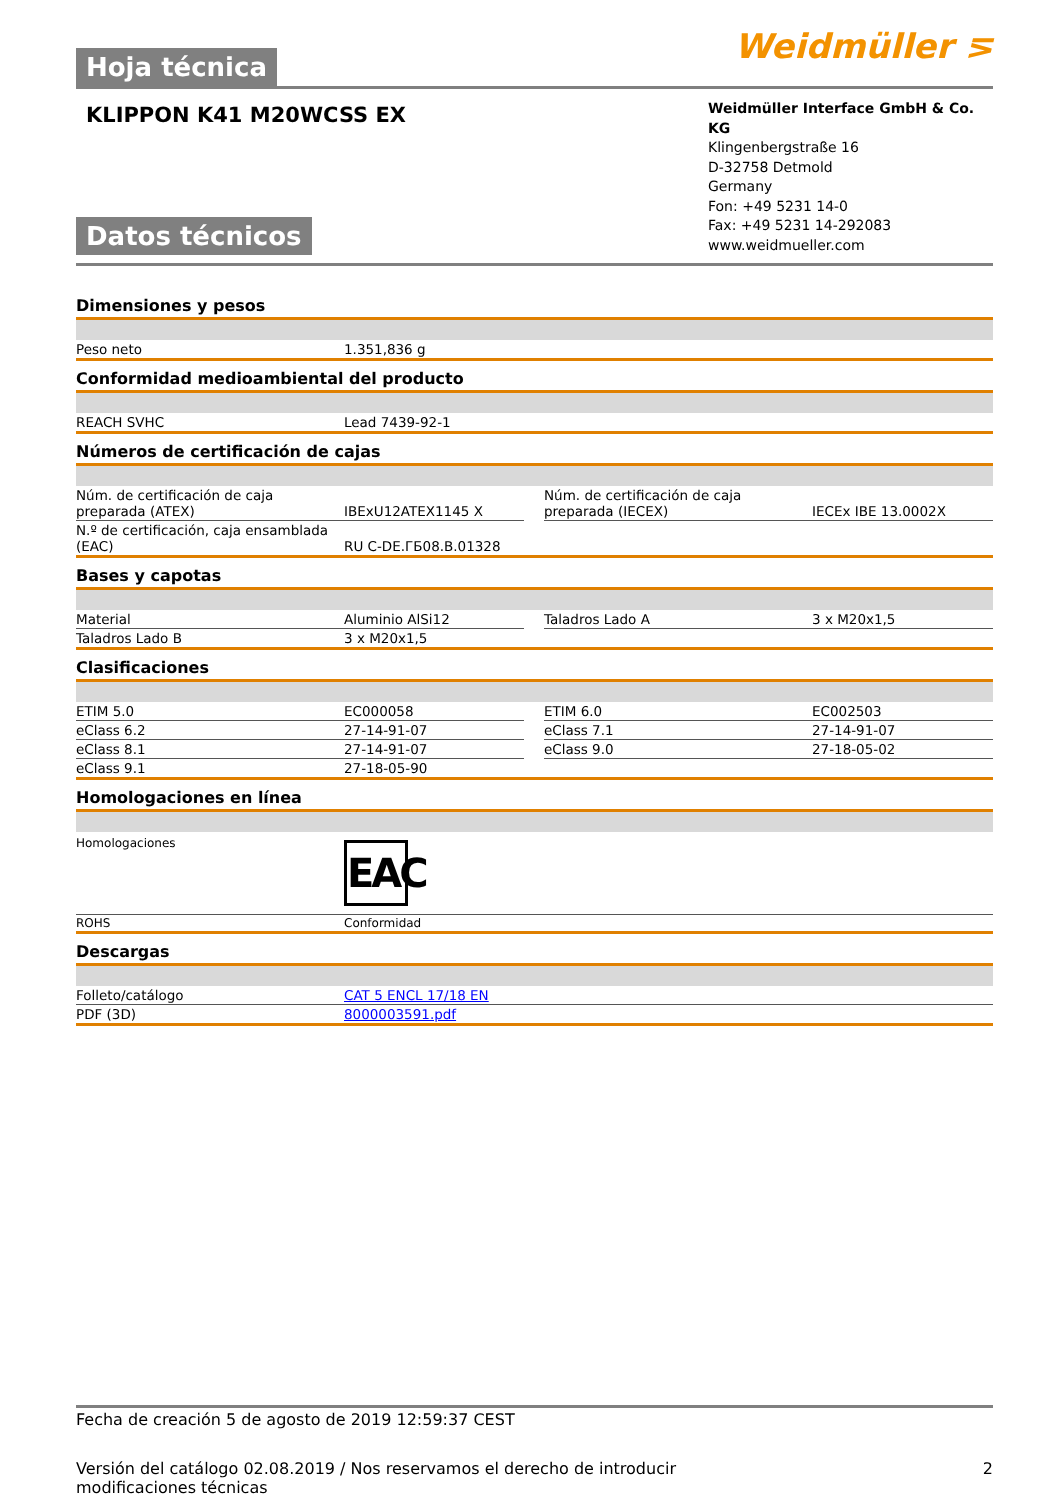Hoja técnica
Weidmüller ⋝
KLIPPON K41 M20WCSS EX
Datos técnicos
Weidmüller Interface GmbH & Co. KG
Klingenbergstraße 16
D-32758 Detmold
Germany
Fon: +49 5231 14-0
Fax: +49 5231 14-292083
www.weidmueller.com
Dimensiones y pesos
| Peso neto | 1.351,836 g |
Conformidad medioambiental del producto
| REACH SVHC | Lead 7439-92-1 |
Números de certificación de cajas
| Núm. de certificación de caja preparada (ATEX) | IBExU12ATEX1145 X | | Núm. de certificación de caja preparada (IECEX) | IECEx IBE 13.0002X |
| N.º de certificación, caja ensamblada (EAC) | RU C-DE.ГБ08.В.01328 | | | |
Bases y capotas
| Material | Aluminio AlSi12 | | Taladros Lado A | 3 x M20x1,5 |
| Taladros Lado B | 3 x M20x1,5 | | | |
Clasificaciones
| ETIM 5.0 | EC000058 | | ETIM 6.0 | EC002503 |
| eClass 6.2 | 27-14-91-07 | | eClass 7.1 | 27-14-91-07 |
| eClass 8.1 | 27-14-91-07 | | eClass 9.0 | 27-18-05-02 |
| eClass 9.1 | 27-18-05-90 | | | |
Homologaciones en línea
| Homologaciones | EAC |
| ROHS | Conformidad |
Descargas
| Folleto/catálogo | CAT 5 ENCL 17/18 EN |
| PDF (3D) | 8000003591.pdf |
Fecha de creación 5 de agosto de 2019 12:59:37 CEST
Versión del catálogo 02.08.2019 / Nos reservamos el derecho de introducir modificaciones técnicas 2